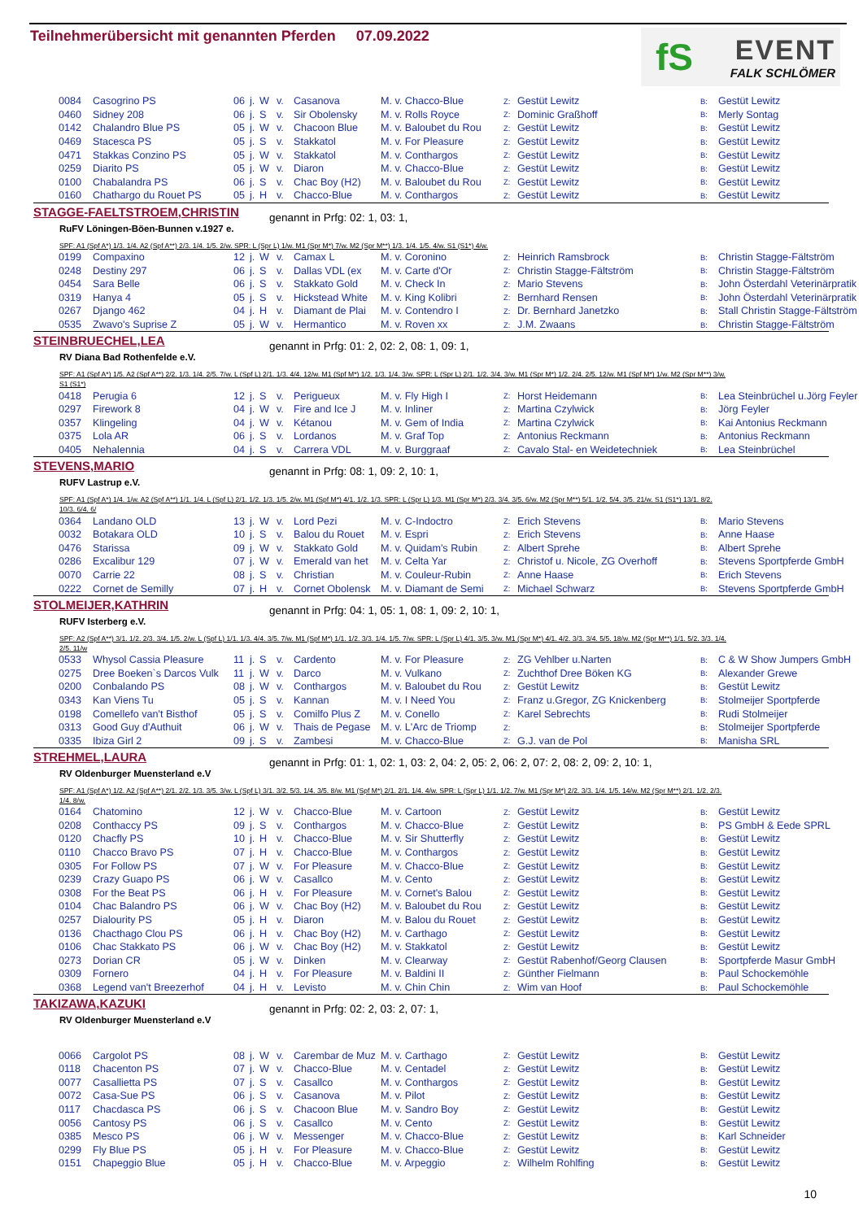Teilnehmerübersicht mit genannten Pferden 07.09.2022
fS
EVENT
FALK SCHLÖMER
| 0084 | Casogrino PS | 06 | j. | W | v. | Casanova | M. v. Chacco-Blue | Z: | Gestüt Lewitz | B: | Gestüt Lewitz |
| 0460 | Sidney 208 | 06 | j. | S | v. | Sir Obolensky | M. v. Rolls Royce | Z: | Dominic Graßhoff | B: | Merly Sontag |
| 0142 | Chalandro Blue PS | 05 | j. | W | v. | Chacoon Blue | M. v. Baloubet du Rou | Z: | Gestüt Lewitz | B: | Gestüt Lewitz |
| 0469 | Stacesca PS | 05 | j. | S | v. | Stakkatol | M. v. For Pleasure | Z: | Gestüt Lewitz | B: | Gestüt Lewitz |
| 0471 | Stakkas Conzino PS | 05 | j. | W | v. | Stakkatol | M. v. Conthargos | Z: | Gestüt Lewitz | B: | Gestüt Lewitz |
| 0259 | Diarito PS | 05 | j. | W | v. | Diaron | M. v. Chacco-Blue | Z: | Gestüt Lewitz | B: | Gestüt Lewitz |
| 0100 | Chabalandra PS | 06 | j. | S | v. | Chac Boy (H2) | M. v. Baloubet du Rou | Z: | Gestüt Lewitz | B: | Gestüt Lewitz |
| 0160 | Chathargo du Rouet PS | 05 | j. | H | v. | Chacco-Blue | M. v. Conthargos | Z: | Gestüt Lewitz | B: | Gestüt Lewitz |
STAGGE-FAELTSTROEM,CHRISTIN genannt in Prfg: 02: 1, 03: 1,
RuFV Löningen-Böen-Bunnen v.1927 e.
SPF: A1 (Spf A*) 1/3. 1/4. A2 (Spf A**) 2/3. 1/4. 1/5. 2/w. SPR: L (Spr L) 1/w. M1 (Spr M*) 7/w. M2 (Spr M**) 1/3. 1/4. 1/5. 4/w. S1 (S1*) 4/w.
| 0199 | Compaxino | 12 | j. | W | v. | Camax L | M. v. Coronino | Z: | Heinrich Ramsbrock | B: | Christin Stagge-Fältström |
| 0248 | Destiny 297 | 06 | j. | S | v. | Dallas VDL (ex | M. v. Carte d'Or | Z: | Christin Stagge-Fältström | B: | Christin Stagge-Fältström |
| 0454 | Sara Belle | 06 | j. | S | v. | Stakkato Gold | M. v. Check In | Z: | Mario Stevens | B: | John Österdahl Veterinärpratik |
| 0319 | Hanya 4 | 05 | j. | S | v. | Hickstead White | M. v. King Kolibri | Z: | Bernhard Rensen | B: | John Österdahl Veterinärpratik |
| 0267 | Django 462 | 04 | j. | H | v. | Diamant de Plai | M. v. Contendro I | Z: | Dr. Bernhard Janetzko | B: | Stall Christin Stagge-Fältström |
| 0535 | Zwavo's Suprise Z | 05 | j. | W | v. | Hermantico | M. v. Roven xx | Z: | J.M. Zwaans | B: | Christin Stagge-Fältström |
STEINBRUECHEL,LEA
genannt in Prfg: 01: 2, 02: 2, 08: 1, 09: 1,
RV Diana Bad Rothenfelde e.V.
SPF: A1 (Spf A*) 1/5. A2 (Spf A**) 2/2. 1/3. 1/4. 2/5. 7/w. L (Spf L) 2/1. 1/3. 4/4. 12/w. M1 (Spf M*) 1/2. 1/3. 1/4. 3/w. SPR: L (Spr L) 2/1. 1/2. 3/4. 3/w. M1 (Spr M*) 1/2. 2/4. 2/5. 12/w. M1 (Spf M*) 1/w. M2 (Spr M**) 3/w. S1 (S1*)
| 0418 | Perugia 6 | 12 | j. | S | v. | Perigueux | M. v. Fly High I | Z: | Horst Heidemann | B: | Lea Steinbrüchel u.Jörg Feyler |
| 0297 | Firework 8 | 04 | j. | W | v. | Fire and Ice J | M. v. Inliner | Z: | Martina Czylwick | B: | Jörg Feyler |
| 0357 | Klingeling | 04 | j. | W | v. | Kétanou | M. v. Gem of India | Z: | Martina Czylwick | B: | Kai Antonius Reckmann |
| 0375 | Lola AR | 06 | j. | S | v. | Lordanos | M. v. Graf Top | Z: | Antonius Reckmann | B: | Antonius Reckmann |
| 0405 | Nehalennia | 04 | j. | S | v. | Carrera VDL | M. v. Burggraaf | Z: | Cavalo Stal- en Weidetechniek | B: | Lea Steinbrüchel |
STEVENS,MARIO
genannt in Prfg: 08: 1, 09: 2, 10: 1,
RUFV Lastrup e.V.
SPF: A1 (Spf A*) 1/4. 1/w. A2 (Spf A**) 1/1. 1/4. L (Spf L) 2/1. 1/2. 1/3. 1/5. 2/w. M1 (Spf M*) 4/1. 1/2. 1/3. SPR: L (Spr L) 1/3. M1 (Spr M*) 2/3. 3/4. 3/5. 6/w. M2 (Spr M**) 5/1. 1/2. 5/4. 3/5. 21/w. S1 (S1*) 13/1. 8/2. 10/3. 6/4. 6/
| 0364 | Landano OLD | 13 | j. | W | v. | Lord Pezi | M. v. C-Indoctro | Z: | Erich Stevens | B: | Mario Stevens |
| 0032 | Botakara OLD | 10 | j. | S | v. | Balou du Rouet | M. v. Espri | Z: | Erich Stevens | B: | Anne Haase |
| 0476 | Starissa | 09 | j. | W | v. | Stakkato Gold | M. v. Quidam's Rubin | Z: | Albert Sprehe | B: | Albert Sprehe |
| 0286 | Excalibur 129 | 07 | j. | W | v. | Emerald van het | M. v. Celta Yar | Z: | Christof u. Nicole, ZG Overhoff | B: | Stevens Sportpferde GmbH |
| 0070 | Carrie 22 | 08 | j. | S | v. | Christian | M. v. Couleur-Rubin | Z: | Anne Haase | B: | Erich Stevens |
| 0222 | Cornet de Semilly | 07 | j. | H | v. | Cornet Obolensk | M. v. Diamant de Semi | Z: | Michael Schwarz | B: | Stevens Sportpferde GmbH |
STOLMEIJER,KATHRIN
genannt in Prfg: 04: 1, 05: 1, 08: 1, 09: 2, 10: 1,
RUFV Isterberg e.V.
SPF: A2 (Spf A**) 3/1. 1/2. 2/3. 3/4. 1/5. 2/w. L (Spf L) 1/1. 1/3. 4/4. 3/5. 7/w. M1 (Spf M*) 1/1. 1/2. 3/3. 1/4. 1/5. 7/w. SPR: L (Spr L) 4/1. 3/5. 3/w. M1 (Spr M*) 4/1. 4/2. 3/3. 3/4. 5/5. 18/w. M2 (Spr M**) 1/1. 5/2. 3/3. 1/4. 2/5. 11/w
| 0533 | Whysol Cassia Pleasure | 11 | j. | S | v. | Cardento | M. v. For Pleasure | Z: | ZG Vehlber u.Narten | B: | C & W Show Jumpers GmbH |
| 0275 | Dree Boeken`s Darcos Vulk | 11 | j. | W | v. | Darco | M. v. Vulkano | Z: | Zuchthof Dree Böken KG | B: | Alexander Grewe |
| 0200 | Conbalando PS | 08 | j. | W | v. | Conthargos | M. v. Baloubet du Rou | Z: | Gestüt Lewitz | B: | Gestüt Lewitz |
| 0343 | Kan Viens Tu | 05 | j. | S | v. | Kannan | M. v. I Need You | Z: | Franz u.Gregor, ZG Knickenberg | B: | Stolmeijer Sportpferde |
| 0198 | Comellefo van't Bisthof | 05 | j. | S | v. | Comilfo Plus Z | M. v. Conello | Z: | Karel Sebrechts | B: | Rudi Stolmeijer |
| 0313 | Good Guy d'Authuit | 06 | j. | W | v. | Thais de Pegase | M. v. L'Arc de Triomp | Z: | | B: | Stolmeijer Sportpferde |
| 0335 | Ibiza Girl 2 | 09 | j. | S | v. | Zambesi | M. v. Chacco-Blue | Z: | G.J. van de Pol | B: | Manisha SRL |
STREHMEL,LAURA
genannt in Prfg: 01: 1, 02: 1, 03: 2, 04: 2, 05: 2, 06: 2, 07: 2, 08: 2, 09: 2, 10: 1,
RV Oldenburger Muensterland e.V
SPF: A1 (Spf A*) 1/2. A2 (Spf A**) 2/1. 2/2. 1/3. 3/5. 3/w. L (Spf L) 3/1. 3/2. 5/3. 1/4. 3/5. 8/w. M1 (Spf M*) 2/1. 2/1. 1/4. 4/w. SPR: L (Spr L) 1/1. 1/2. 7/w. M1 (Spr M*) 2/2. 3/3. 1/4. 1/5. 14/w. M2 (Spr M**) 2/1. 1/2. 2/3. 1/4. 8/w.
| 0164 | Chatomino | 12 | j. | W | v. | Chacco-Blue | M. v. Cartoon | Z: | Gestüt Lewitz | B: | Gestüt Lewitz |
| 0208 | Conthaccy PS | 09 | j. | S | v. | Conthargos | M. v. Chacco-Blue | Z: | Gestüt Lewitz | B: | PS GmbH & Eede SPRL |
| 0120 | Chacfly PS | 10 | j. | H | v. | Chacco-Blue | M. v. Sir Shutterfly | Z: | Gestüt Lewitz | B: | Gestüt Lewitz |
| 0110 | Chacco Bravo PS | 07 | j. | H | v. | Chacco-Blue | M. v. Conthargos | Z: | Gestüt Lewitz | B: | Gestüt Lewitz |
| 0305 | For Follow PS | 07 | j. | W | v. | For Pleasure | M. v. Chacco-Blue | Z: | Gestüt Lewitz | B: | Gestüt Lewitz |
| 0239 | Crazy Guapo PS | 06 | j. | W | v. | Casallco | M. v. Cento | Z: | Gestüt Lewitz | B: | Gestüt Lewitz |
| 0308 | For the Beat PS | 06 | j. | H | v. | For Pleasure | M. v. Cornet's Balou | Z: | Gestüt Lewitz | B: | Gestüt Lewitz |
| 0104 | Chac Balandro PS | 06 | j. | W | v. | Chac Boy (H2) | M. v. Baloubet du Rou | Z: | Gestüt Lewitz | B: | Gestüt Lewitz |
| 0257 | Dialourity PS | 05 | j. | H | v. | Diaron | M. v. Balou du Rouet | Z: | Gestüt Lewitz | B: | Gestüt Lewitz |
| 0136 | Chacthago Clou PS | 06 | j. | H | v. | Chac Boy (H2) | M. v. Carthago | Z: | Gestüt Lewitz | B: | Gestüt Lewitz |
| 0106 | Chac Stakkato PS | 06 | j. | W | v. | Chac Boy (H2) | M. v. Stakkatol | Z: | Gestüt Lewitz | B: | Gestüt Lewitz |
| 0273 | Dorian CR | 05 | j. | W | v. | Dinken | M. v. Clearway | Z: | Gestüt Rabenhof/Georg Clausen | B: | Sportpferde Masur GmbH |
| 0309 | Fornero | 04 | j. | H | v. | For Pleasure | M. v. Baldini II | Z: | Günther Fielmann | B: | Paul Schockemöhle |
| 0368 | Legend van't Breezerhof | 04 | j. | H | v. | Levisto | M. v. Chin Chin | Z: | Wim van Hoof | B: | Paul Schockemöhle |
TAKIZAWA,KAZUKI
genannt in Prfg: 02: 2, 03: 2, 07: 1,
RV Oldenburger Muensterland e.V
| 0066 | Cargolot PS | 08 | j. | W | v. | Carembar de Muz | M. v. Carthago | Z: | Gestüt Lewitz | B: | Gestüt Lewitz |
| 0118 | Chacenton PS | 07 | j. | W | v. | Chacco-Blue | M. v. Centadel | Z: | Gestüt Lewitz | B: | Gestüt Lewitz |
| 0077 | Casallietta PS | 07 | j. | S | v. | Casallco | M. v. Conthargos | Z: | Gestüt Lewitz | B: | Gestüt Lewitz |
| 0072 | Casa-Sue PS | 06 | j. | S | v. | Casanova | M. v. Pilot | Z: | Gestüt Lewitz | B: | Gestüt Lewitz |
| 0117 | Chacdasca PS | 06 | j. | S | v. | Chacoon Blue | M. v. Sandro Boy | Z: | Gestüt Lewitz | B: | Gestüt Lewitz |
| 0056 | Cantosy PS | 06 | j. | S | v. | Casallco | M. v. Cento | Z: | Gestüt Lewitz | B: | Gestüt Lewitz |
| 0385 | Mesco PS | 06 | j. | W | v. | Messenger | M. v. Chacco-Blue | Z: | Gestüt Lewitz | B: | Karl Schneider |
| 0299 | Fly Blue PS | 05 | j. | H | v. | For Pleasure | M. v. Chacco-Blue | Z: | Gestüt Lewitz | B: | Gestüt Lewitz |
| 0151 | Chapeggio Blue | 05 | j. | H | v. | Chacco-Blue | M. v. Arpeggio | Z: | Wilhelm Rohlfing | B: | Gestüt Lewitz |
10